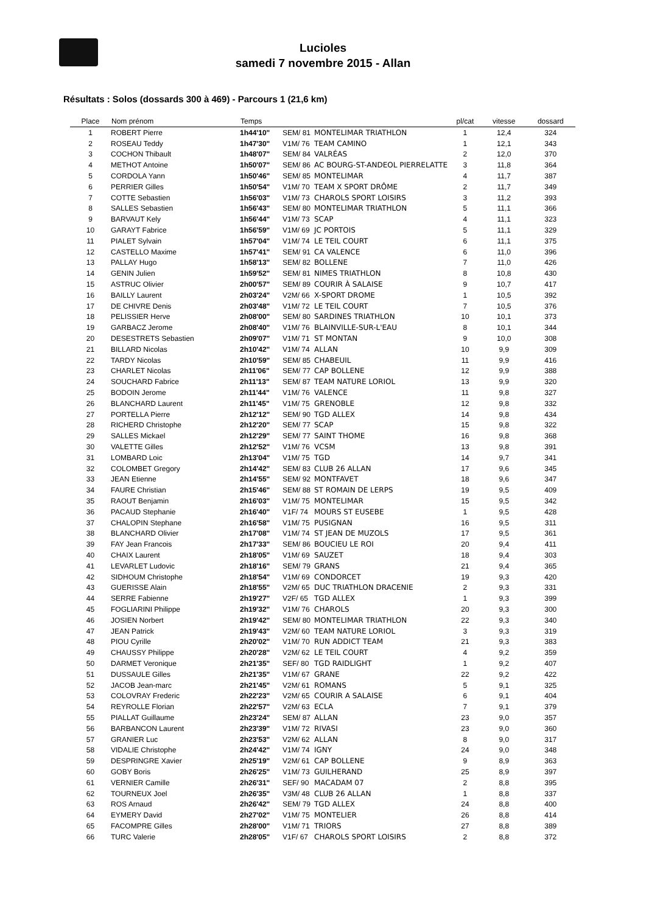Lucioles
samedi 7 novembre 2015 - Allan
Résultats : Solos (dossards 300 à 469) - Parcours 1 (21,6 km)
| Place | Nom prénom | Temps | | | pl/cat | vitesse | dossard |
| --- | --- | --- | --- | --- | --- | --- | --- |
| 1 | ROBERT Pierre | 1h44'10" | SEM/ 81 | MONTELIMAR TRIATHLON | 1 | 12,4 | 324 |
| 2 | ROSEAU Teddy | 1h47'30" | V1M/ 76 | TEAM CAMINO | 1 | 12,1 | 343 |
| 3 | COCHON Thibault | 1h48'07" | SEM/ 84 | VALRÉAS | 2 | 12,0 | 370 |
| 4 | METHOT Antoine | 1h50'07" | SEM/ 86 | AC BOURG-ST-ANDEOL PIERRELATTE | 3 | 11,8 | 364 |
| 5 | CORDOLA Yann | 1h50'46" | SEM/ 85 | MONTELIMAR | 4 | 11,7 | 387 |
| 6 | PERRIER Gilles | 1h50'54" | V1M/ 70 | TEAM X SPORT DRÔME | 2 | 11,7 | 349 |
| 7 | COTTE Sebastien | 1h56'03" | V1M/ 73 | CHAROLS SPORT LOISIRS | 3 | 11,2 | 393 |
| 8 | SALLES Sebastien | 1h56'43" | SEM/ 80 | MONTELIMAR TRIATHLON | 5 | 11,1 | 366 |
| 9 | BARVAUT Kely | 1h56'44" | V1M/ 73 | SCAP | 4 | 11,1 | 323 |
| 10 | GARAYT Fabrice | 1h56'59" | V1M/ 69 | JC PORTOIS | 5 | 11,1 | 329 |
| 11 | PIALET Sylvain | 1h57'04" | V1M/ 74 | LE TEIL COURT | 6 | 11,1 | 375 |
| 12 | CASTELLO Maxime | 1h57'41" | SEM/ 91 | CA VALENCE | 6 | 11,0 | 396 |
| 13 | PALLAY Hugo | 1h58'13" | SEM/ 82 | BOLLENE | 7 | 11,0 | 426 |
| 14 | GENIN Julien | 1h59'52" | SEM/ 81 | NIMES TRIATHLON | 8 | 10,8 | 430 |
| 15 | ASTRUC Olivier | 2h00'57" | SEM/ 89 | COURIR À SALAISE | 9 | 10,7 | 417 |
| 16 | BAILLY Laurent | 2h03'24" | V2M/ 66 | X-SPORT DROME | 1 | 10,5 | 392 |
| 17 | DE CHIVRE Denis | 2h03'48" | V1M/ 72 | LE TEIL COURT | 7 | 10,5 | 376 |
| 18 | PELISSIER Herve | 2h08'00" | SEM/ 80 | SARDINES TRIATHLON | 10 | 10,1 | 373 |
| 19 | GARBACZ Jerome | 2h08'40" | V1M/ 76 | BLAINVILLE-SUR-L'EAU | 8 | 10,1 | 344 |
| 20 | DESESTRETS Sebastien | 2h09'07" | V1M/ 71 | ST MONTAN | 9 | 10,0 | 308 |
| 21 | BILLARD Nicolas | 2h10'42" | V1M/ 74 | ALLAN | 10 | 9,9 | 309 |
| 22 | TARDY Nicolas | 2h10'59" | SEM/ 85 | CHABEUIL | 11 | 9,9 | 416 |
| 23 | CHARLET Nicolas | 2h11'06" | SEM/ 77 | CAP BOLLENE | 12 | 9,9 | 388 |
| 24 | SOUCHARD Fabrice | 2h11'13" | SEM/ 87 | TEAM NATURE LORIOL | 13 | 9,9 | 320 |
| 25 | BODOIN Jerome | 2h11'44" | V1M/ 76 | VALENCE | 11 | 9,8 | 327 |
| 26 | BLANCHARD Laurent | 2h11'45" | V1M/ 75 | GRENOBLE | 12 | 9,8 | 332 |
| 27 | PORTELLA Pierre | 2h12'12" | SEM/ 90 | TGD ALLEX | 14 | 9,8 | 434 |
| 28 | RICHERD Christophe | 2h12'20" | SEM/ 77 | SCAP | 15 | 9,8 | 322 |
| 29 | SALLES Mickael | 2h12'29" | SEM/ 77 | SAINT THOME | 16 | 9,8 | 368 |
| 30 | VALETTE Gilles | 2h12'52" | V1M/ 76 | VCSM | 13 | 9,8 | 391 |
| 31 | LOMBARD Loic | 2h13'04" | V1M/ 75 | TGD | 14 | 9,7 | 341 |
| 32 | COLOMBET Gregory | 2h14'42" | SEM/ 83 | CLUB 26 ALLAN | 17 | 9,6 | 345 |
| 33 | JEAN Etienne | 2h14'55" | SEM/ 92 | MONTFAVET | 18 | 9,6 | 347 |
| 34 | FAURE Christian | 2h15'46" | SEM/ 88 | ST ROMAIN DE LERPS | 19 | 9,5 | 409 |
| 35 | RAOUT Benjamin | 2h16'03" | V1M/ 75 | MONTELIMAR | 15 | 9,5 | 342 |
| 36 | PACAUD Stephanie | 2h16'40" | V1F/ 74 | MOURS ST EUSEBE | 1 | 9,5 | 428 |
| 37 | CHALOPIN Stephane | 2h16'58" | V1M/ 75 | PUSIGNAN | 16 | 9,5 | 311 |
| 38 | BLANCHARD Olivier | 2h17'08" | V1M/ 74 | ST JEAN DE MUZOLS | 17 | 9,5 | 361 |
| 39 | FAY Jean Francois | 2h17'33" | SEM/ 86 | BOUCIEU LE ROI | 20 | 9,4 | 411 |
| 40 | CHAIX Laurent | 2h18'05" | V1M/ 69 | SAUZET | 18 | 9,4 | 303 |
| 41 | LEVARLET Ludovic | 2h18'16" | SEM/ 79 | GRANS | 21 | 9,4 | 365 |
| 42 | SIDHOUM Christophe | 2h18'54" | V1M/ 69 | CONDORCET | 19 | 9,3 | 420 |
| 43 | GUERISSE Alain | 2h18'55" | V2M/ 65 | DUC TRIATHLON DRACENIE | 2 | 9,3 | 331 |
| 44 | SERRE Fabienne | 2h19'27" | V2F/ 65 | TGD ALLEX | 1 | 9,3 | 399 |
| 45 | FOGLIARINI Philippe | 2h19'32" | V1M/ 76 | CHAROLS | 20 | 9,3 | 300 |
| 46 | JOSIEN Norbert | 2h19'42" | SEM/ 80 | MONTELIMAR TRIATHLON | 22 | 9,3 | 340 |
| 47 | JEAN Patrick | 2h19'43" | V2M/ 60 | TEAM NATURE LORIOL | 3 | 9,3 | 319 |
| 48 | PIOU Cyrille | 2h20'02" | V1M/ 70 | RUN ADDICT TEAM | 21 | 9,3 | 383 |
| 49 | CHAUSSY Philippe | 2h20'28" | V2M/ 62 | LE TEIL COURT | 4 | 9,2 | 359 |
| 50 | DARMET Veronique | 2h21'35" | SEF/ 80 | TGD RAIDLIGHT | 1 | 9,2 | 407 |
| 51 | DUSSAULE Gilles | 2h21'35" | V1M/ 67 | GRANE | 22 | 9,2 | 422 |
| 52 | JACOB Jean-marc | 2h21'45" | V2M/ 61 | ROMANS | 5 | 9,1 | 325 |
| 53 | COLOVRAY Frederic | 2h22'23" | V2M/ 65 | COURIR A SALAISE | 6 | 9,1 | 404 |
| 54 | REYROLLE Florian | 2h22'57" | V2M/ 63 | ECLA | 7 | 9,1 | 379 |
| 55 | PIALLAT Guillaume | 2h23'24" | SEM/ 87 | ALLAN | 23 | 9,0 | 357 |
| 56 | BARBANCON Laurent | 2h23'39" | V1M/ 72 | RIVASI | 23 | 9,0 | 360 |
| 57 | GRANIER Luc | 2h23'53" | V2M/ 62 | ALLAN | 8 | 9,0 | 317 |
| 58 | VIDALIE Christophe | 2h24'42" | V1M/ 74 | IGNY | 24 | 9,0 | 348 |
| 59 | DESPRINGRE Xavier | 2h25'19" | V2M/ 61 | CAP BOLLENE | 9 | 8,9 | 363 |
| 60 | GOBY Boris | 2h26'25" | V1M/ 73 | GUILHERAND | 25 | 8,9 | 397 |
| 61 | VERNIER Camille | 2h26'31" | SEF/ 90 | MACADAM 07 | 2 | 8,8 | 395 |
| 62 | TOURNEUX Joel | 2h26'35" | V3M/ 48 | CLUB 26 ALLAN | 1 | 8,8 | 337 |
| 63 | ROS Arnaud | 2h26'42" | SEM/ 79 | TGD ALLEX | 24 | 8,8 | 400 |
| 64 | EYMERY David | 2h27'02" | V1M/ 75 | MONTELIER | 26 | 8,8 | 414 |
| 65 | FACOMPRE Gilles | 2h28'00" | V1M/ 71 | TRIORS | 27 | 8,8 | 389 |
| 66 | TURC Valerie | 2h28'05" | V1F/ 67 | CHAROLS SPORT LOISIRS | 2 | 8,8 | 372 |